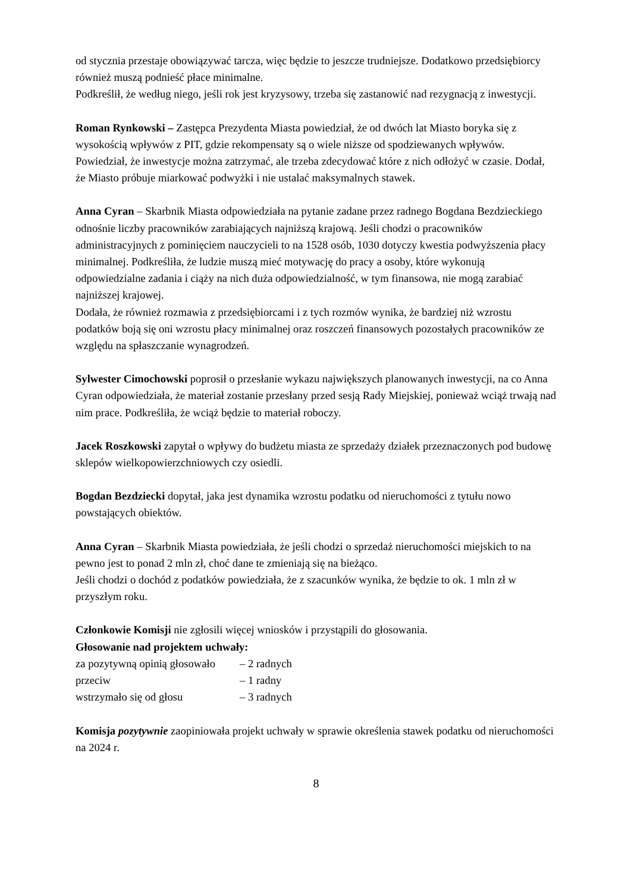od stycznia przestaje obowiązywać tarcza, więc będzie to jeszcze trudniejsze. Dodatkowo przedsiębiorcy również muszą podnieść płace minimalne.
Podkreślił, że według niego, jeśli rok jest kryzysowy, trzeba się zastanowić nad rezygnacją z inwestycji.
Roman Rynkowski – Zastępca Prezydenta Miasta powiedział, że od dwóch lat Miasto boryka się z wysokością wpływów z PIT, gdzie rekompensaty są o wiele niższe od spodziewanych wpływów. Powiedział, że inwestycje można zatrzymać, ale trzeba zdecydować które z nich odłożyć w czasie. Dodał, że Miasto próbuje miarkować podwyżki i nie ustalać maksymalnych stawek.
Anna Cyran – Skarbnik Miasta odpowiedziała na pytanie zadane przez radnego Bogdana Bezdzieckiego odnośnie liczby pracowników zarabiających najniższą krajową. Jeśli chodzi o pracowników administracyjnych z pominięciem nauczycieli to na 1528 osób, 1030 dotyczy kwestia podwyższenia płacy minimalnej. Podkreśliła, że ludzie muszą mieć motywację do pracy a osoby, które wykonują odpowiedzialne zadania i ciąży na nich duża odpowiedzialność, w tym finansowa, nie mogą zarabiać najniższej krajowej.
Dodała, że również rozmawia z przedsiębiorcami i z tych rozmów wynika, że bardziej niż wzrostu podatków boją się oni wzrostu płacy minimalnej oraz roszczeń finansowych pozostałych pracowników ze względu na spłaszczanie wynagrodzeń.
Sylwester Cimochowski poprosił o przesłanie wykazu największych planowanych inwestycji, na co Anna Cyran odpowiedziała, że materiał zostanie przesłany przed sesją Rady Miejskiej, ponieważ wciąż trwają nad nim prace. Podkreśliła, że wciąż będzie to materiał roboczy.
Jacek Roszkowski zapytał o wpływy do budżetu miasta ze sprzedaży działek przeznaczonych pod budowę sklepów wielkopowierzchniowych czy osiedli.
Bogdan Bezdziecki dopytał, jaka jest dynamika wzrostu podatku od nieruchomości z tytułu nowo powstających obiektów.
Anna Cyran – Skarbnik Miasta powiedziała, że jeśli chodzi o sprzedaż nieruchomości miejskich to na pewno jest to ponad 2 mln zł, choć dane te zmieniają się na bieżąco.
Jeśli chodzi o dochód z podatków powiedziała, że z szacunków wynika, że będzie to ok. 1 mln zł w przyszłym roku.
Członkowie Komisji nie zgłosili więcej wniosków i przystąpili do głosowania.
Głosowanie nad projektem uchwały:
za pozytywną opinią głosowało – 2 radnych
przeciw – 1 radny
wstrzymało się od głosu – 3 radnych
Komisja pozytywnie zaopiniowała projekt uchwały w sprawie określenia stawek podatku od nieruchomości na 2024 r.
8